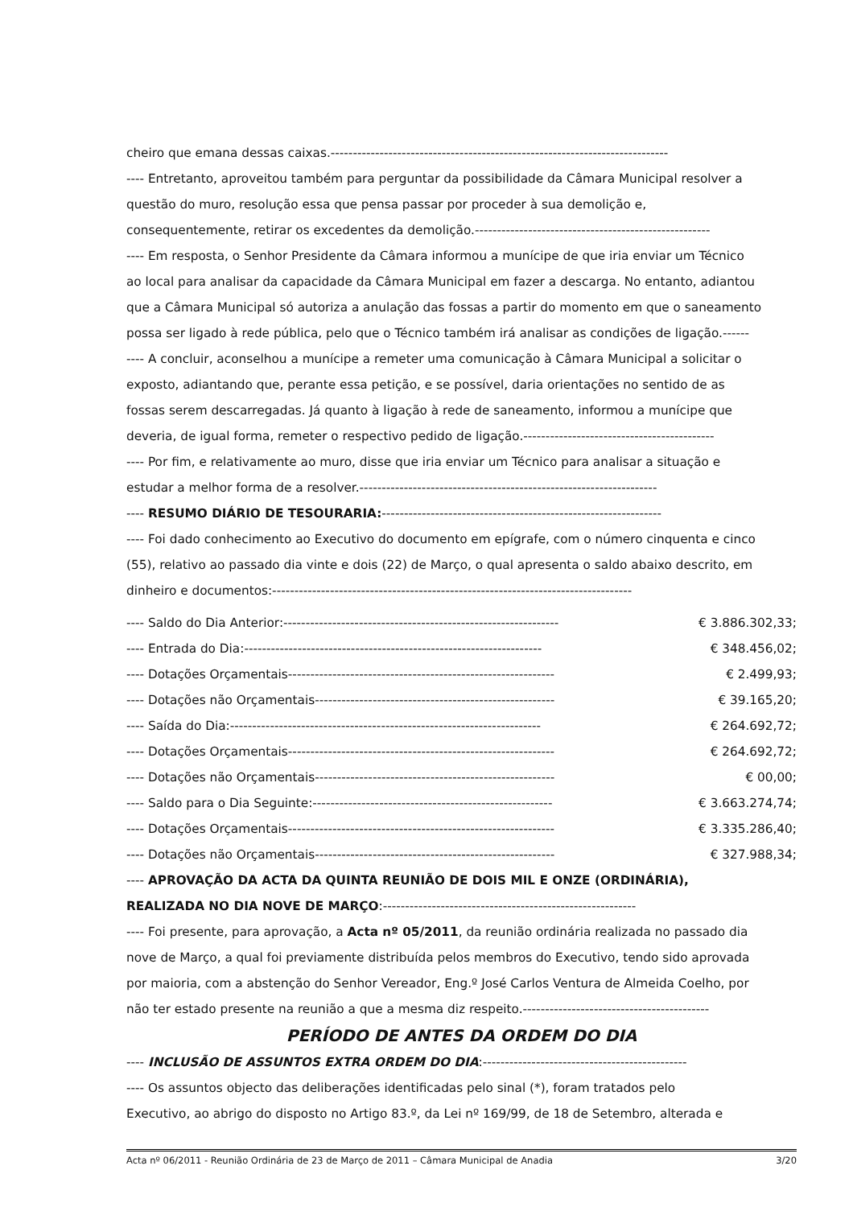cheiro que emana dessas caixas.----------------------------------------------------------------------------
---- Entretanto, aproveitou também para perguntar da possibilidade da Câmara Municipal resolver a
questão do muro, resolução essa que pensa passar por proceder à sua demolição e,
consequentemente, retirar os excedentes da demolição.-----------------------------------------------------
---- Em resposta, o Senhor Presidente da Câmara informou a munícipe de que iria enviar um Técnico
ao local para analisar da capacidade da Câmara Municipal em fazer a descarga. No entanto, adiantou
que a Câmara Municipal só autoriza a anulação das fossas a partir do momento em que o saneamento
possa ser ligado à rede pública, pelo que o Técnico também irá analisar as condições de ligação.------
---- A concluir, aconselhou a munícipe a remeter uma comunicação à Câmara Municipal a solicitar o
exposto, adiantando que, perante essa petição, e se possível, daria orientações no sentido de as
fossas serem descarregadas. Já quanto à ligação à rede de saneamento, informou a munícipe que
deveria, de igual forma, remeter o respectivo pedido de ligação.-------------------------------------------
---- Por fim, e relativamente ao muro, disse que iria enviar um Técnico para analisar a situação e
estudar a melhor forma de a resolver.-------------------------------------------------------------------
---- RESUMO DIÁRIO DE TESOURARIA:---------------------------------------------------------------
---- Foi dado conhecimento ao Executivo do documento em epígrafe, com o número cinquenta e cinco
(55), relativo ao passado dia vinte e dois (22) de Março, o qual apresenta o saldo abaixo descrito, em
dinheiro e documentos:---------------------------------------------------------------------------------
| ---- Saldo do Dia Anterior:-------------------------------------------------------------- | € 3.886.302,33; |
| ---- Entrada do Dia:------------------------------------------------------------------- | € 348.456,02; |
| ---- Dotações Orçamentais------------------------------------------------------------ | € 2.499,93; |
| ---- Dotações não Orçamentais------------------------------------------------------ | € 39.165,20; |
| ---- Saída do Dia:---------------------------------------------------------------------- | € 264.692,72; |
| ---- Dotações Orçamentais------------------------------------------------------------ | € 264.692,72; |
| ---- Dotações não Orçamentais------------------------------------------------------ | € 00,00; |
| ---- Saldo para o Dia Seguinte:------------------------------------------------------ | € 3.663.274,74; |
| ---- Dotações Orçamentais------------------------------------------------------------ | € 3.335.286,40; |
| ---- Dotações não Orçamentais------------------------------------------------------ | € 327.988,34; |
---- APROVAÇÃO DA ACTA DA QUINTA REUNIÃO DE DOIS MIL E ONZE (ORDINÁRIA),
REALIZADA NO DIA NOVE DE MARÇO:---------------------------------------------------------
---- Foi presente, para aprovação, a Acta nº 05/2011, da reunião ordinária realizada no passado dia
nove de Março, a qual foi previamente distribuída pelos membros do Executivo, tendo sido aprovada
por maioria, com a abstenção do Senhor Vereador, Eng.º José Carlos Ventura de Almeida Coelho, por
não ter estado presente na reunião a que a mesma diz respeito.------------------------------------------
PERÍODO DE ANTES DA ORDEM DO DIA
---- INCLUSÃO DE ASSUNTOS EXTRA ORDEM DO DIA:----------------------------------------------
---- Os assuntos objecto das deliberações identificadas pelo sinal (*), foram tratados pelo
Executivo, ao abrigo do disposto no Artigo 83.º, da Lei nº 169/99, de 18 de Setembro, alterada e
Acta nº 06/2011 - Reunião Ordinária de 23 de Março de 2011 – Câmara Municipal de Anadia 3/20